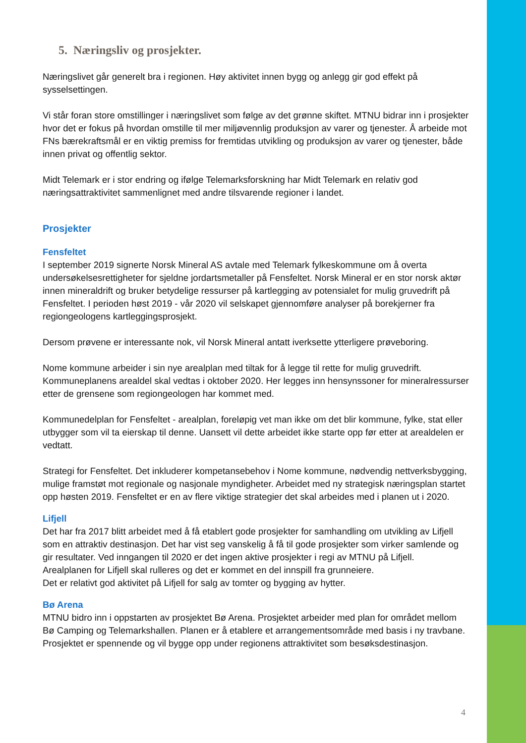5. Næringsliv og prosjekter.
Næringslivet går generelt bra i regionen. Høy aktivitet innen bygg og anlegg gir god effekt på sysselsettingen.
Vi står foran store omstillinger i næringslivet som følge av det grønne skiftet. MTNU bidrar inn i prosjekter hvor det er fokus på hvordan omstille til mer miljøvennlig produksjon av varer og tjenester. Å arbeide mot FNs bærekraftsmål er en viktig premiss for fremtidas utvikling og produksjon av varer og tjenester, både innen privat og offentlig sektor.
Midt Telemark er i stor endring og ifølge Telemarksforskning har Midt Telemark en relativ god næringsattraktivitet sammenlignet med andre tilsvarende regioner i landet.
Prosjekter
Fensfeltet
I september 2019 signerte Norsk Mineral AS avtale med Telemark fylkeskommune om å overta undersøkelsesrettigheter for sjeldne jordartsmetaller på Fensfeltet. Norsk Mineral er en stor norsk aktør innen mineraldrift og bruker betydelige ressurser på kartlegging av potensialet for mulig gruvedrift på Fensfeltet. I perioden høst 2019 - vår 2020 vil selskapet gjennomføre analyser på borekjerner fra regiongeologens kartleggingsprosjekt.
Dersom prøvene er interessante nok, vil Norsk Mineral antatt iverksette ytterligere prøveboring.
Nome kommune arbeider i sin nye arealplan med tiltak for å legge til rette for mulig gruvedrift. Kommuneplanens arealdel skal vedtas i oktober 2020. Her legges inn hensynssoner for mineralressurser etter de grensene som regiongeologen har kommet med.
Kommunedelplan for Fensfeltet - arealplan, foreløpig vet man ikke om det blir kommune, fylke, stat eller utbygger som vil ta eierskap til denne. Uansett vil dette arbeidet ikke starte opp før etter at arealdelen er vedtatt.
Strategi for Fensfeltet. Det inkluderer kompetansebehov i Nome kommune, nødvendig nettverksbygging, mulige framstøt mot regionale og nasjonale myndigheter. Arbeidet med ny strategisk næringsplan startet opp høsten 2019. Fensfeltet er en av flere viktige strategier det skal arbeides med i planen ut i 2020.
Lifjell
Det har fra 2017 blitt arbeidet med å få etablert gode prosjekter for samhandling om utvikling av Lifjell som en attraktiv destinasjon. Det har vist seg vanskelig å få til gode prosjekter som virker samlende og gir resultater. Ved inngangen til 2020 er det ingen aktive prosjekter i regi av MTNU på Lifjell.
Arealplanen for Lifjell skal rulleres og det er kommet en del innspill fra grunneiere.
Det er relativt god aktivitet på Lifjell for salg av tomter og bygging av hytter.
Bø Arena
MTNU bidro inn i oppstarten av prosjektet Bø Arena. Prosjektet arbeider med plan for området mellom Bø Camping og Telemarkshallen. Planen er å etablere et arrangementsområde med basis i ny travbane. Prosjektet er spennende og vil bygge opp under regionens attraktivitet som besøksdestinasjon.
4